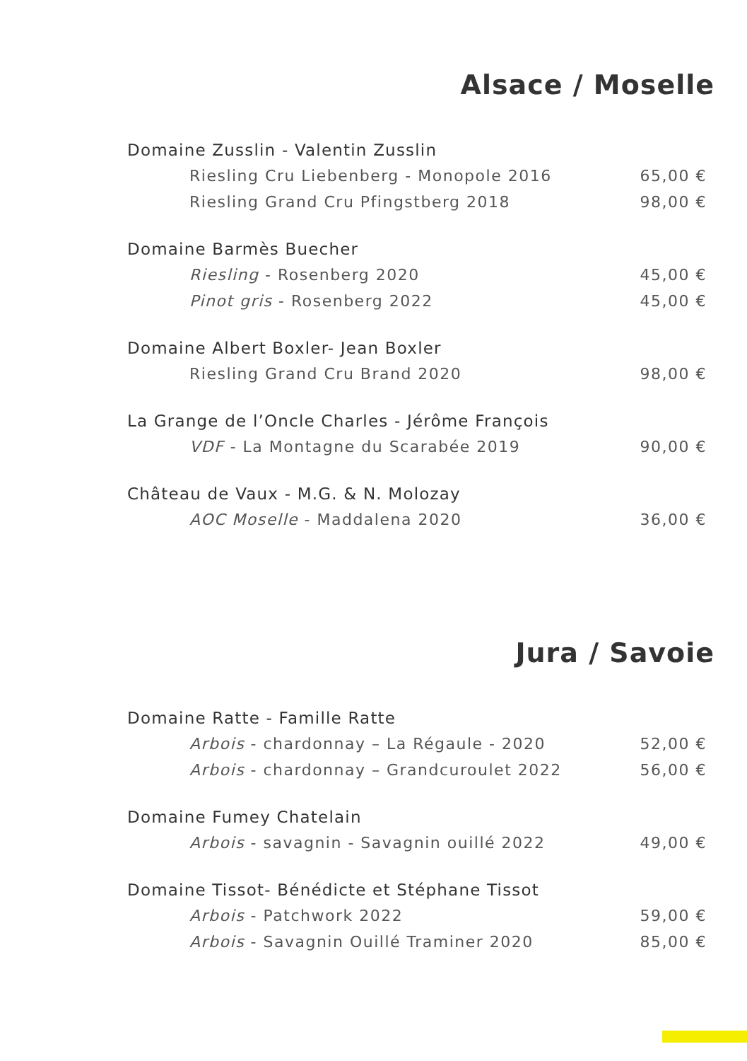Alsace / Moselle
Domaine Zusslin - Valentin Zusslin
Riesling Cru Liebenberg - Monopole 2016 65,00 €
Riesling Grand Cru Pfingstberg 2018 98,00 €
Domaine Barmès Buecher
Riesling - Rosenberg 2020 45,00 €
Pinot gris - Rosenberg 2022 45,00 €
Domaine Albert Boxler- Jean Boxler
Riesling Grand Cru Brand 2020 98,00 €
La Grange de l’Oncle Charles - Jérôme François
VDF - La Montagne du Scarabée 2019 90,00 €
Château de Vaux - M.G. & N. Molozay
AOC Moselle - Maddalena 2020 36,00 €
Jura / Savoie
Domaine Ratte - Famille Ratte
Arbois - chardonnay – La Régaule - 2020 52,00 €
Arbois - chardonnay – Grandcuroulet 2022 56,00 €
Domaine Fumey Chatelain
Arbois - savagnin - Savagnin ouillé 2022 49,00 €
Domaine Tissot- Bénédicte et Stéphane Tissot
Arbois - Patchwork 2022 59,00 €
Arbois - Savagnin Ouillé Traminer 2020 85,00 €